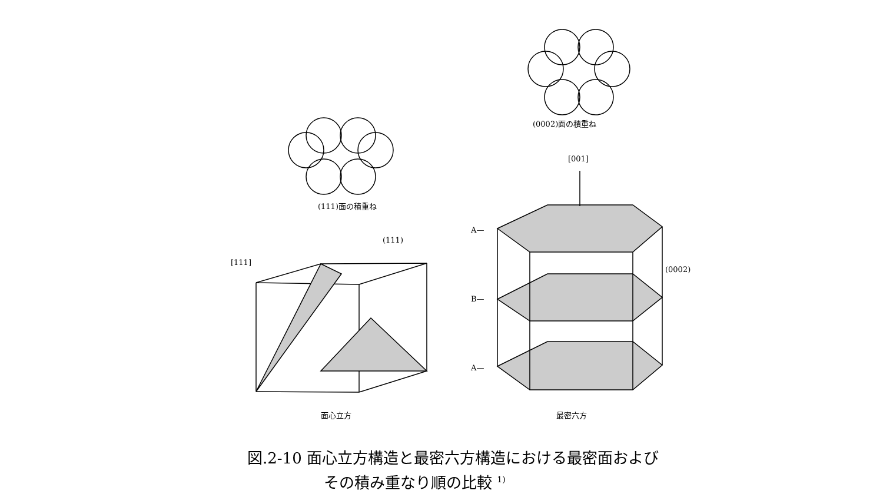(111)面の積重ね
(0002)面の積重ね
[111]
[001]
(111)
(0002)
A—
B—
A—
面心立方 最密六方
図.2‐10 面心立方構造と最密六方構造における最密面および
     その積み重なり順の比較 <sup>1)</sup>